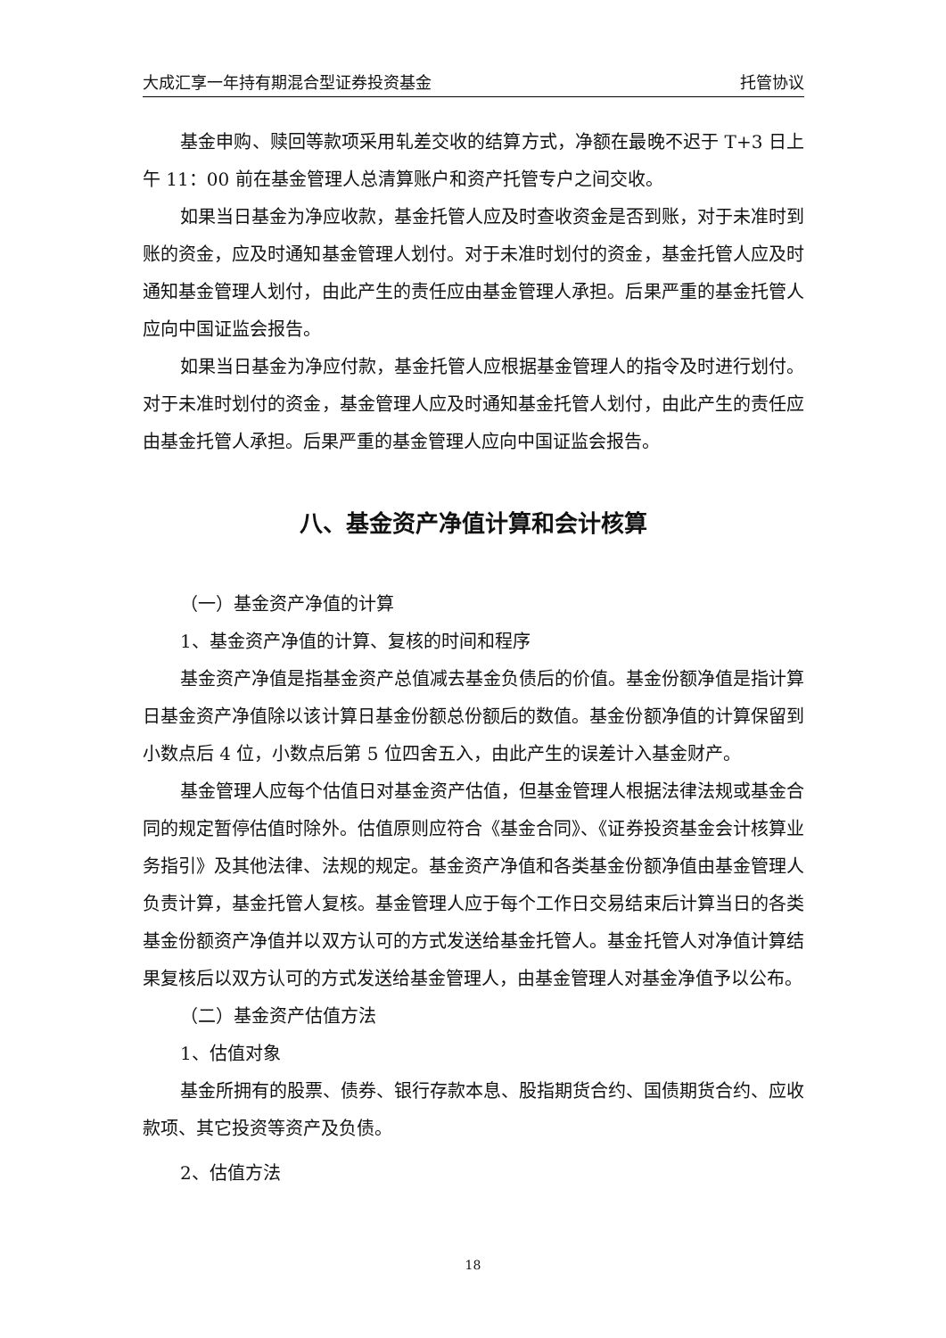大成汇享一年持有期混合型证券投资基金 托管协议
基金申购、赎回等款项采用轧差交收的结算方式，净额在最晚不迟于 T+3 日上午 11：00 前在基金管理人总清算账户和资产托管专户之间交收。
如果当日基金为净应收款，基金托管人应及时查收资金是否到账，对于未准时到账的资金，应及时通知基金管理人划付。对于未准时划付的资金，基金托管人应及时通知基金管理人划付，由此产生的责任应由基金管理人承担。后果严重的基金托管人应向中国证监会报告。
如果当日基金为净应付款，基金托管人应根据基金管理人的指令及时进行划付。对于未准时划付的资金，基金管理人应及时通知基金托管人划付，由此产生的责任应由基金托管人承担。后果严重的基金管理人应向中国证监会报告。
八、基金资产净值计算和会计核算
（一）基金资产净值的计算
1、基金资产净值的计算、复核的时间和程序
基金资产净值是指基金资产总值减去基金负债后的价值。基金份额净值是指计算日基金资产净值除以该计算日基金份额总份额后的数值。基金份额净值的计算保留到小数点后 4 位，小数点后第 5 位四舍五入，由此产生的误差计入基金财产。
基金管理人应每个估值日对基金资产估值，但基金管理人根据法律法规或基金合同的规定暂停估值时除外。估值原则应符合《基金合同》、《证券投资基金会计核算业务指引》及其他法律、法规的规定。基金资产净值和各类基金份额净值由基金管理人负责计算，基金托管人复核。基金管理人应于每个工作日交易结束后计算当日的各类基金份额资产净值并以双方认可的方式发送给基金托管人。基金托管人对净值计算结果复核后以双方认可的方式发送给基金管理人，由基金管理人对基金净值予以公布。
（二）基金资产估值方法
1、估值对象
基金所拥有的股票、债券、银行存款本息、股指期货合约、国债期货合约、应收款项、其它投资等资产及负债。
2、估值方法
18